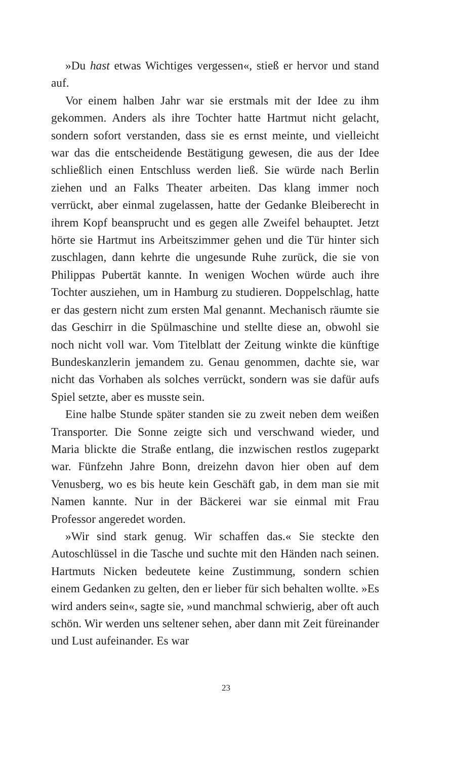»Du hast etwas Wichtiges vergessen«, stieß er hervor und stand auf.
Vor einem halben Jahr war sie erstmals mit der Idee zu ihm gekommen. Anders als ihre Tochter hatte Hartmut nicht gelacht, sondern sofort verstanden, dass sie es ernst meinte, und vielleicht war das die entscheidende Bestätigung gewesen, die aus der Idee schließlich einen Entschluss werden ließ. Sie würde nach Berlin ziehen und an Falks Theater arbeiten. Das klang immer noch verrückt, aber einmal zugelassen, hatte der Gedanke Bleiberecht in ihrem Kopf beansprucht und es gegen alle Zweifel behauptet. Jetzt hörte sie Hartmut ins Arbeitszimmer gehen und die Tür hinter sich zuschlagen, dann kehrte die ungesunde Ruhe zurück, die sie von Philippas Pubertät kannte. In wenigen Wochen würde auch ihre Tochter ausziehen, um in Hamburg zu studieren. Doppelschlag, hatte er das gestern nicht zum ersten Mal genannt. Mechanisch räumte sie das Geschirr in die Spülmaschine und stellte diese an, obwohl sie noch nicht voll war. Vom Titelblatt der Zeitung winkte die künftige Bundeskanzlerin jemandem zu. Genau genommen, dachte sie, war nicht das Vorhaben als solches verrückt, sondern was sie dafür aufs Spiel setzte, aber es musste sein.
Eine halbe Stunde später standen sie zu zweit neben dem weißen Transporter. Die Sonne zeigte sich und verschwand wieder, und Maria blickte die Straße entlang, die inzwischen restlos zugeparkt war. Fünfzehn Jahre Bonn, dreizehn davon hier oben auf dem Venusberg, wo es bis heute kein Geschäft gab, in dem man sie mit Namen kannte. Nur in der Bäckerei war sie einmal mit Frau Professor angeredet worden.
»Wir sind stark genug. Wir schaffen das.« Sie steckte den Autoschlüssel in die Tasche und suchte mit den Händen nach seinen. Hartmuts Nicken bedeutete keine Zustimmung, sondern schien einem Gedanken zu gelten, den er lieber für sich behalten wollte. »Es wird anders sein«, sagte sie, »und manchmal schwierig, aber oft auch schön. Wir werden uns seltener sehen, aber dann mit Zeit füreinander und Lust aufeinander. Es war
23